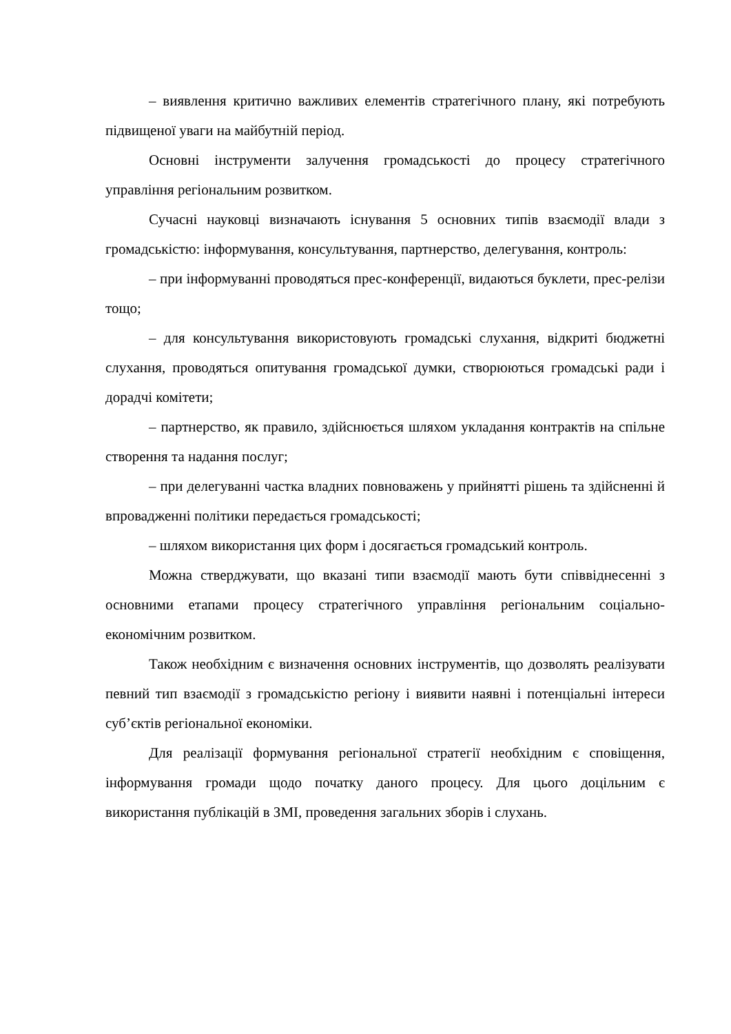– виявлення критично важливих елементів стратегічного плану, які потребують підвищеної уваги на майбутній період.
Основні інструменти залучення громадськості до процесу стратегічного управління регіональним розвитком.
Сучасні науковці визначають існування 5 основних типів взаємодії влади з громадськістю: інформування, консультування, партнерство, делегування, контроль:
– при інформуванні проводяться прес-конференції, видаються буклети, прес-релізи тощо;
– для консультування використовують громадські слухання, відкриті бюджетні слухання, проводяться опитування громадської думки, створюються громадські ради і дорадчі комітети;
– партнерство, як правило, здійснюється шляхом укладання контрактів на спільне створення та надання послуг;
– при делегуванні частка владних повноважень у прийнятті рішень та здійсненні й впровадженні політики передається громадськості;
– шляхом використання цих форм і досягається громадський контроль.
Можна стверджувати, що вказані типи взаємодії мають бути співвіднесенні з основними етапами процесу стратегічного управління регіональним соціально-економічним розвитком.
Також необхідним є визначення основних інструментів, що дозволять реалізувати певний тип взаємодії з громадськістю регіону і виявити наявні і потенціальні інтереси суб’єктів регіональної економіки.
Для реалізації формування регіональної стратегії необхідним є сповіщення, інформування громади щодо початку даного процесу. Для цього доцільним є використання публікацій в ЗМІ, проведення загальних зборів і слухань.